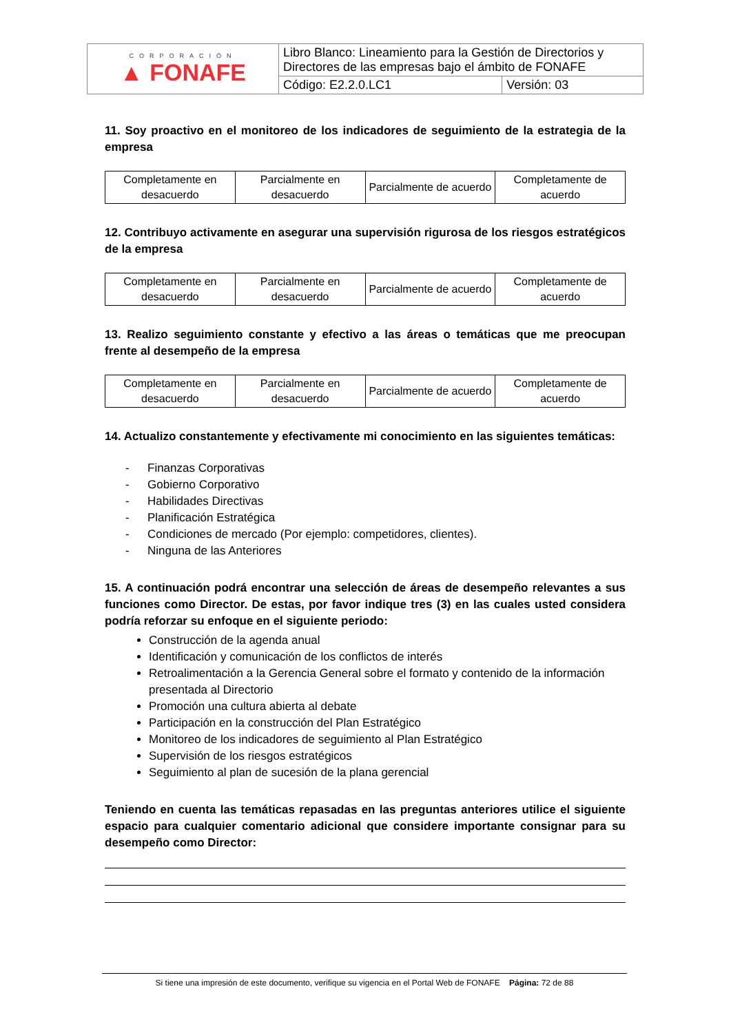| CORPORACIÓN ▲ FONAFE | Libro Blanco: Lineamiento para la Gestión de Directorios y Directores de las empresas bajo el ámbito de FONAFE | |
| | Código: E2.2.0.LC1 | Versión: 03 |
11. Soy proactivo en el monitoreo de los indicadores de seguimiento de la estrategia de la empresa
| Completamente en desacuerdo | Parcialmente en desacuerdo | Parcialmente de acuerdo | Completamente de acuerdo |
12. Contribuyo activamente en asegurar una supervisión rigurosa de los riesgos estratégicos de la empresa
| Completamente en desacuerdo | Parcialmente en desacuerdo | Parcialmente de acuerdo | Completamente de acuerdo |
13. Realizo seguimiento constante y efectivo a las áreas o temáticas que me preocupan frente al desempeño de la empresa
| Completamente en desacuerdo | Parcialmente en desacuerdo | Parcialmente de acuerdo | Completamente de acuerdo |
14. Actualizo constantemente y efectivamente mi conocimiento en las siguientes temáticas:
- Finanzas Corporativas
- Gobierno Corporativo
- Habilidades Directivas
- Planificación Estratégica
- Condiciones de mercado (Por ejemplo: competidores, clientes).
- Ninguna de las Anteriores
15. A continuación podrá encontrar una selección de áreas de desempeño relevantes a sus funciones como Director. De estas, por favor indique tres (3) en las cuales usted considera podría reforzar su enfoque en el siguiente periodo:
Construcción de la agenda anual
Identificación y comunicación de los conflictos de interés
Retroalimentación a la Gerencia General sobre el formato y contenido de la información presentada al Directorio
Promoción una cultura abierta al debate
Participación en la construcción del Plan Estratégico
Monitoreo de los indicadores de seguimiento al Plan Estratégico
Supervisión de los riesgos estratégicos
Seguimiento al plan de sucesión de la plana gerencial
Teniendo en cuenta las temáticas repasadas en las preguntas anteriores utilice el siguiente espacio para cualquier comentario adicional que considere importante consignar para su desempeño como Director:
Si tiene una impresión de este documento, verifique su vigencia en el Portal Web de FONAFE Página: 72 de 88